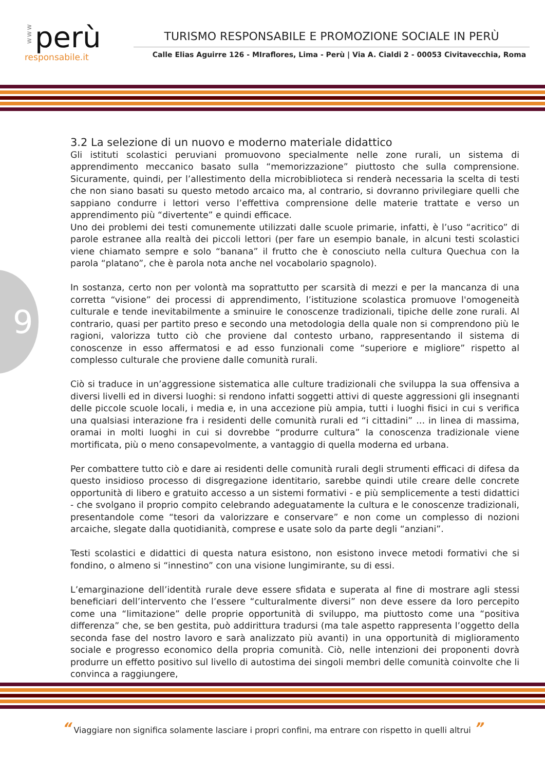www
perù
responsabile.it
TURISMO RESPONSABILE E PROMOZIONE SOCIALE IN PERÙ
Calle Elias Aguirre 126 - MIraflores, Lima - Perù | Via A. Cialdi 2 - 00053 Civitavecchia, Roma
9
3.2 La selezione di un nuovo e moderno materiale didattico
Gli istituti scolastici peruviani promuovono specialmente nelle zone rurali, un sistema di apprendimento meccanico basato sulla “memorizzazione” piuttosto che sulla comprensione. Sicuramente, quindi, per l’allestimento della microbiblioteca si renderà necessaria la scelta di testi che non siano basati su questo metodo arcaico ma, al contrario, si dovranno privilegiare quelli che sappiano condurre i lettori verso l’effettiva comprensione delle materie trattate e verso un apprendimento più “divertente” e quindi efficace.
Uno dei problemi dei testi comunemente utilizzati dalle scuole primarie, infatti, è l’uso “acritico” di parole estranee alla realtà dei piccoli lettori (per fare un esempio banale, in alcuni testi scolastici viene chiamato sempre e solo “banana” il frutto che è conosciuto nella cultura Quechua con la parola “platano”, che è parola nota anche nel vocabolario spagnolo).
In sostanza, certo non per volontà ma soprattutto per scarsità di mezzi e per la mancanza di una corretta “visione” dei processi di apprendimento, l’istituzione scolastica promuove l'omogeneità culturale e tende inevitabilmente a sminuire le conoscenze tradizionali, tipiche delle zone rurali. Al contrario, quasi per partito preso e secondo una metodologia della quale non si comprendono più le ragioni, valorizza tutto ciò che proviene dal contesto urbano, rappresentando il sistema di conoscenze in esso affermatosi e ad esso funzionali come “superiore e migliore” rispetto al complesso culturale che proviene dalle comunità rurali.
Ciò si traduce in un’aggressione sistematica alle culture tradizionali che sviluppa la sua offensiva a diversi livelli ed in diversi luoghi: si rendono infatti soggetti attivi di queste aggressioni gli insegnanti delle piccole scuole locali, i media e, in una accezione più ampia, tutti i luoghi fisici in cui s verifica una qualsiasi interazione fra i residenti delle comunità rurali ed “i cittadini” … in linea di massima, oramai in molti luoghi in cui si dovrebbe “produrre cultura” la conoscenza tradizionale viene mortificata, più o meno consapevolmente, a vantaggio di quella moderna ed urbana.
Per combattere tutto ciò e dare ai residenti delle comunità rurali degli strumenti efficaci di difesa da questo insidioso processo di disgregazione identitario, sarebbe quindi utile creare delle concrete opportunità di libero e gratuito accesso a un sistemi formativi - e più semplicemente a testi didattici - che svolgano il proprio compito celebrando adeguatamente la cultura e le conoscenze tradizionali, presentandole come “tesori da valorizzare e conservare” e non come un complesso di nozioni arcaiche, slegate dalla quotidianità, comprese e usate solo da parte degli “anziani”.
Testi scolastici e didattici di questa natura esistono, non esistono invece metodi formativi che si fondino, o almeno si “innestino” con una visione lungimirante, su di essi.
L’emarginazione dell’identità rurale deve essere sfidata e superata al fine di mostrare agli stessi beneficiari dell’intervento che l’essere “culturalmente diversi” non deve essere da loro percepito come una “limitazione” delle proprie opportunità di sviluppo, ma piuttosto come una “positiva differenza” che, se ben gestita, può addirittura tradursi (ma tale aspetto rappresenta l’oggetto della seconda fase del nostro lavoro e sarà analizzato più avanti) in una opportunità di miglioramento sociale e progresso economico della propria comunità. Ciò, nelle intenzioni dei proponenti dovrà produrre un effetto positivo sul livello di autostima dei singoli membri delle comunità coinvolte che li convinca a raggiungere,
“ Viaggiare non significa solamente lasciare i propri confini, ma entrare con rispetto in quelli altrui ”